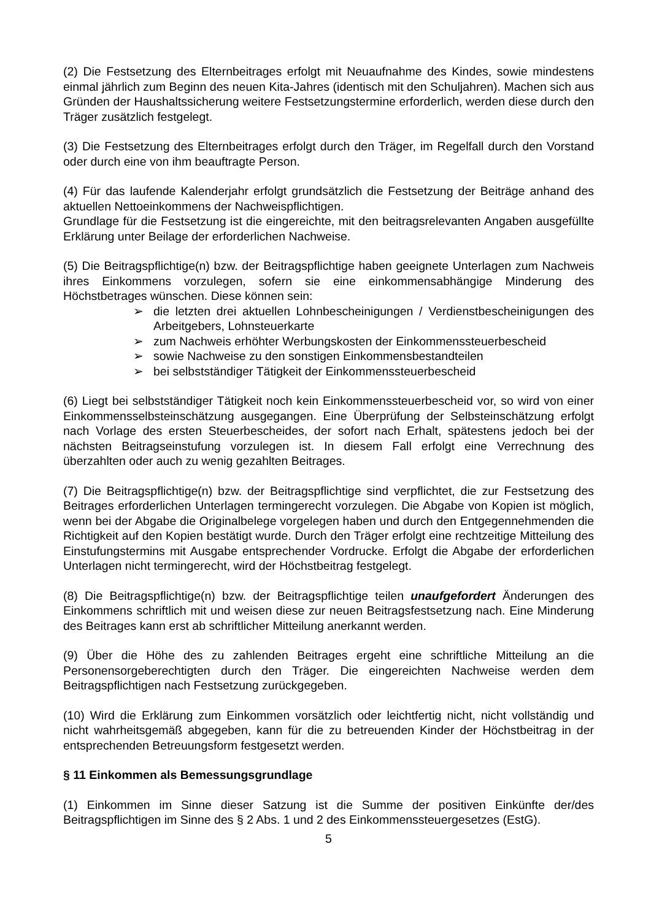(2) Die Festsetzung des Elternbeitrages erfolgt mit Neuaufnahme des Kindes, sowie mindestens einmal jährlich zum Beginn des neuen Kita-Jahres (identisch mit den Schuljahren). Machen sich aus Gründen der Haushaltssicherung weitere Festsetzungstermine erforderlich, werden diese durch den Träger zusätzlich festgelegt.
(3) Die Festsetzung des Elternbeitrages erfolgt durch den Träger, im Regelfall durch den Vorstand oder durch eine von ihm beauftragte Person.
(4) Für das laufende Kalenderjahr erfolgt grundsätzlich die Festsetzung der Beiträge anhand des aktuellen Nettoeinkommens der Nachweispflichtigen.
Grundlage für die Festsetzung ist die eingereichte, mit den beitragsrelevanten Angaben ausgefüllte Erklärung unter Beilage der erforderlichen Nachweise.
(5) Die Beitragspflichtige(n) bzw. der Beitragspflichtige haben geeignete Unterlagen zum Nachweis ihres Einkommens vorzulegen, sofern sie eine einkommensabhängige Minderung des Höchstbetrages wünschen. Diese können sein:
➢ die letzten drei aktuellen Lohnbescheinigungen / Verdienstbescheinigungen des Arbeitgebers, Lohnsteuerkarte
➢ zum Nachweis erhöhter Werbungskosten der Einkommenssteuerbescheid
➢ sowie Nachweise zu den sonstigen Einkommensbestandteilen
➢ bei selbstständiger Tätigkeit der Einkommenssteuerbescheid
(6) Liegt bei selbstständiger Tätigkeit noch kein Einkommenssteuerbescheid vor, so wird von einer Einkommensselbsteinschätzung ausgegangen. Eine Überprüfung der Selbsteinschätzung erfolgt nach Vorlage des ersten Steuerbescheides, der sofort nach Erhalt, spätestens jedoch bei der nächsten Beitragseinstufung vorzulegen ist. In diesem Fall erfolgt eine Verrechnung des überzahlten oder auch zu wenig gezahlten Beitrages.
(7) Die Beitragspflichtige(n) bzw. der Beitragspflichtige sind verpflichtet, die zur Festsetzung des Beitrages erforderlichen Unterlagen termingerecht vorzulegen. Die Abgabe von Kopien ist möglich, wenn bei der Abgabe die Originalbelege vorgelegen haben und durch den Entgegennehmenden die Richtigkeit auf den Kopien bestätigt wurde. Durch den Träger erfolgt eine rechtzeitige Mitteilung des Einstufungstermins mit Ausgabe entsprechender Vordrucke. Erfolgt die Abgabe der erforderlichen Unterlagen nicht termingerecht, wird der Höchstbeitrag festgelegt.
(8) Die Beitragspflichtige(n) bzw. der Beitragspflichtige teilen unaufgefordert Änderungen des Einkommens schriftlich mit und weisen diese zur neuen Beitragsfestsetzung nach. Eine Minderung des Beitrages kann erst ab schriftlicher Mitteilung anerkannt werden.
(9) Über die Höhe des zu zahlenden Beitrages ergeht eine schriftliche Mitteilung an die Personensorgeberechtigten durch den Träger. Die eingereichten Nachweise werden dem Beitragspflichtigen nach Festsetzung zurückgegeben.
(10) Wird die Erklärung zum Einkommen vorsätzlich oder leichtfertig nicht, nicht vollständig und nicht wahrheitsgemäß abgegeben, kann für die zu betreuenden Kinder der Höchstbeitrag in der entsprechenden Betreuungsform festgesetzt werden.
§ 11 Einkommen als Bemessungsgrundlage
(1) Einkommen im Sinne dieser Satzung ist die Summe der positiven Einkünfte der/des Beitragspflichtigen im Sinne des § 2 Abs. 1 und 2 des Einkommenssteuergesetzes (EstG).
5